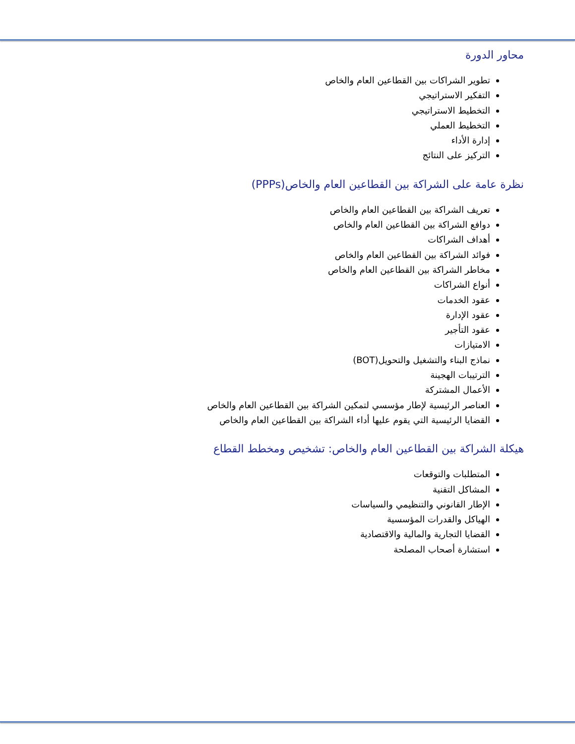محاور الدورة
تطوير الشراكات بين القطاعين العام والخاص
التفكير الاستراتيجي
التخطيط الاستراتيجي
التخطيط العملي
إدارة الأداء
التركيز على النتائج
نظرة عامة على الشراكة بين القطاعين العام والخاص(PPPs)
تعريف الشراكة بين القطاعين العام والخاص
دوافع الشراكة بين القطاعين العام والخاص
أهداف الشراكات
فوائد الشراكة بين القطاعين العام والخاص
مخاطر الشراكة بين القطاعين العام والخاص
أنواع الشراكات
عقود الخدمات
عقود الإدارة
عقود التأجير
الامتيازات
نماذج البناء والتشغيل والتحويل(BOT)
الترتيبات الهجينة
الأعمال المشتركة
العناصر الرئيسية لإطار مؤسسي لتمكين الشراكة بين القطاعين العام والخاص
القضايا الرئيسية التي يقوم عليها أداء الشراكة بين القطاعين العام والخاص
هيكلة الشراكة بين القطاعين العام والخاص: تشخيص ومخطط القطاع
المتطلبات والتوقعات
المشاكل التقنية
الإطار القانوني والتنظيمي والسياسات
الهياكل والقدرات المؤسسية
القضايا التجارية والمالية والاقتصادية
استشارة أصحاب المصلحة